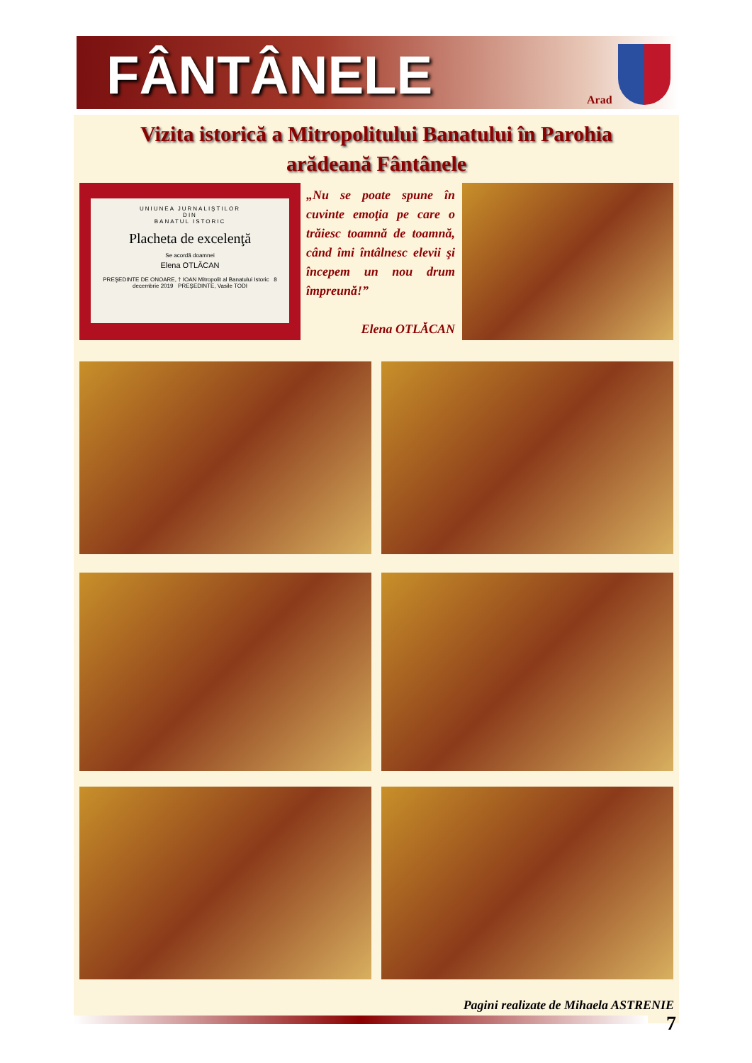FÂNTÂNELE Arad
Vizita istorică a Mitropolitului Banatului în Parohia
arădeană Fântânele
UNIUNEA JURNALIŞTILOR
DIN
BANATUL ISTORIC
Placheta de excelenţă
Se acordă doamnei
Elena OTLĂCAN
PREŞEDINTE DE ONOARE, † IOAN Mitropolit al Banatului Istoric 8 decembrie 2019 PREŞEDINTE, Vasile TODI
„Nu se poate spune în cuvinte emoţia pe care o trăiesc toamnă de toamnă, când îmi întâlnesc elevii şi începem un nou drum împreună!”
Elena OTLĂCAN
Pagini realizate de Mihaela ASTRENIE
7